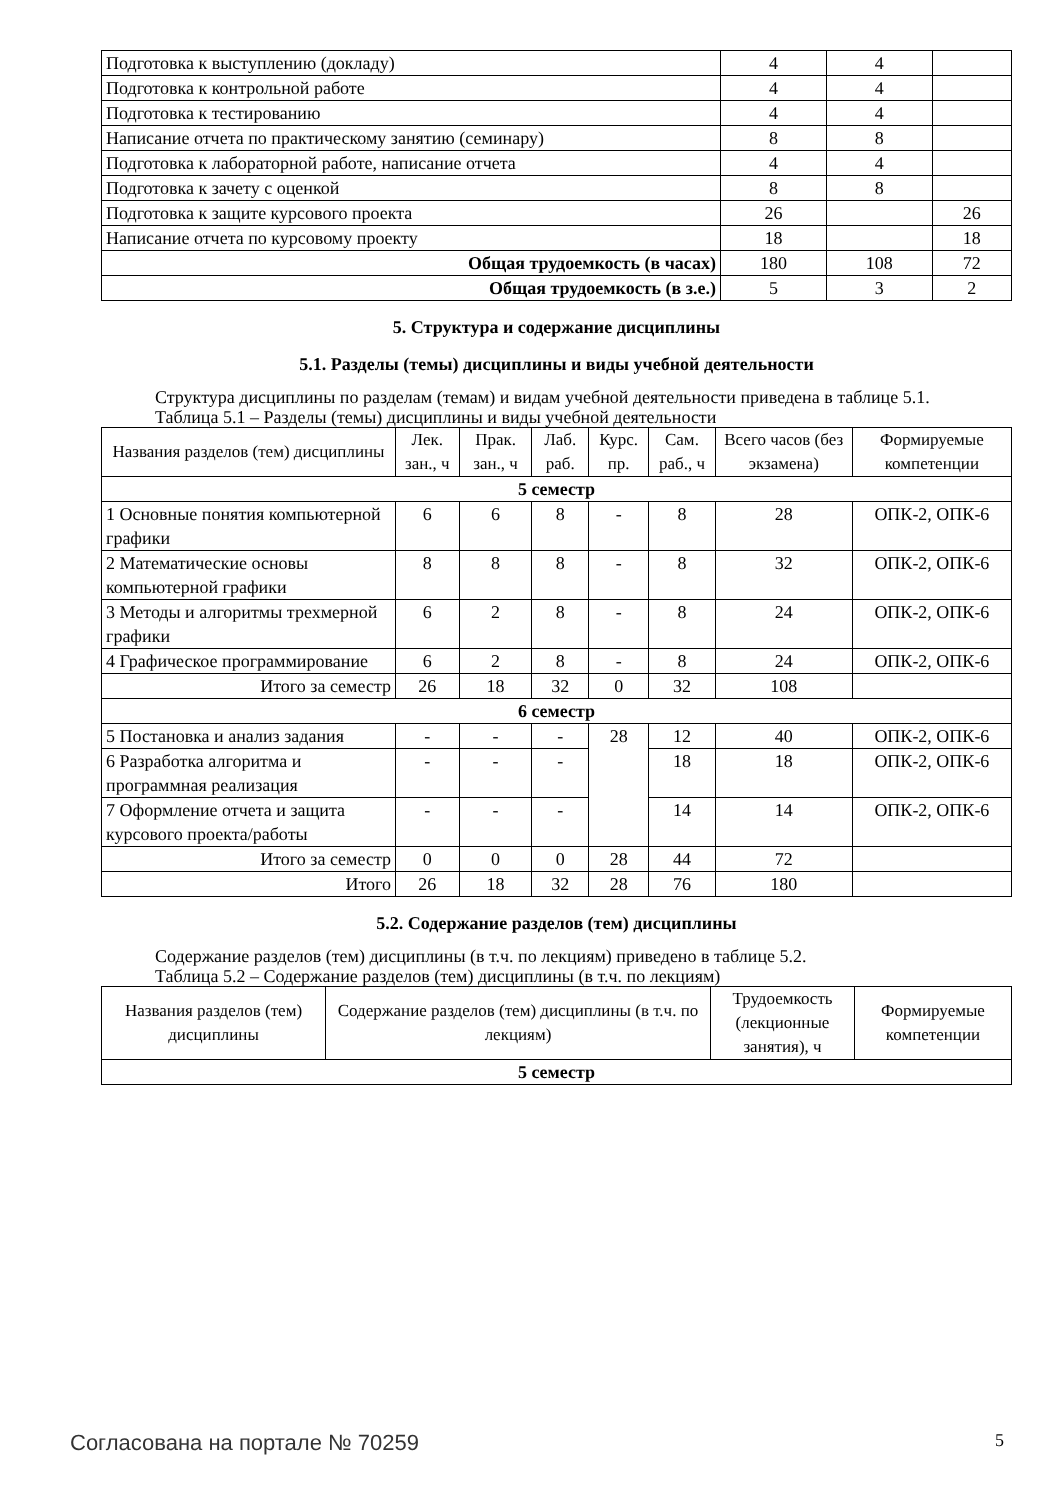| Подготовка к выступлению (докладу) | 4 | 4 | |
| Подготовка к контрольной работе | 4 | 4 | |
| Подготовка к тестированию | 4 | 4 | |
| Написание отчета по практическому занятию (семинару) | 8 | 8 | |
| Подготовка к лабораторной работе, написание отчета | 4 | 4 | |
| Подготовка к зачету с оценкой | 8 | 8 | |
| Подготовка к защите курсового проекта | 26 | | 26 |
| Написание отчета по курсовому проекту | 18 | | 18 |
| Общая трудоемкость (в часах) | 180 | 108 | 72 |
| Общая трудоемкость (в з.е.) | 5 | 3 | 2 |
5. Структура и содержание дисциплины
5.1. Разделы (темы) дисциплины и виды учебной деятельности
Структура дисциплины по разделам (темам) и видам учебной деятельности приведена в таблице 5.1.
Таблица 5.1 – Разделы (темы) дисциплины и виды учебной деятельности
| Названия разделов (тем) дисциплины | Лек. зан., ч | Прак. зан., ч | Лаб. раб. | Курс. пр. | Сам. раб., ч | Всего часов (без экзамена) | Формируемые компетенции |
| --- | --- | --- | --- | --- | --- | --- | --- |
| 5 семестр | | | | | | | |
| 1 Основные понятия компьютерной графики | 6 | 6 | 8 | - | 8 | 28 | ОПК-2, ОПК-6 |
| 2 Математические основы компьютерной графики | 8 | 8 | 8 | - | 8 | 32 | ОПК-2, ОПК-6 |
| 3 Методы и алгоритмы трехмерной графики | 6 | 2 | 8 | - | 8 | 24 | ОПК-2, ОПК-6 |
| 4 Графическое программирование | 6 | 2 | 8 | - | 8 | 24 | ОПК-2, ОПК-6 |
| Итого за семестр | 26 | 18 | 32 | 0 | 32 | 108 | |
| 6 семестр | | | | | | | |
| 5 Постановка и анализ задания | - | - | - | 28 | 12 | 40 | ОПК-2, ОПК-6 |
| 6 Разработка алгоритма и программная реализация | - | - | - | | 18 | 18 | ОПК-2, ОПК-6 |
| 7 Оформление отчета и защита курсового проекта/работы | - | - | - | | 14 | 14 | ОПК-2, ОПК-6 |
| Итого за семестр | 0 | 0 | 0 | 28 | 44 | 72 | |
| Итого | 26 | 18 | 32 | 28 | 76 | 180 | |
5.2. Содержание разделов (тем) дисциплины
Содержание разделов (тем) дисциплины (в т.ч. по лекциям) приведено в таблице 5.2.
Таблица 5.2 – Содержание разделов (тем) дисциплины (в т.ч. по лекциям)
| Названия разделов (тем) дисциплины | Содержание разделов (тем) дисциплины (в т.ч. по лекциям) | Трудоемкость (лекционные занятия), ч | Формируемые компетенции |
| --- | --- | --- | --- |
| 5 семестр | | | |
Согласована на портале № 70259 5